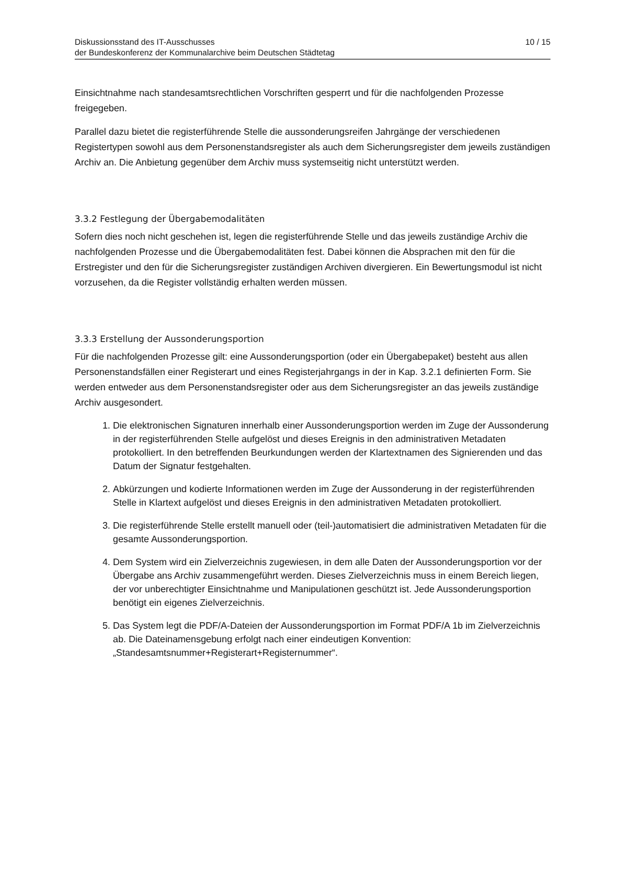Diskussionsstand des IT-Ausschusses
der Bundeskonferenz der Kommunalarchive beim Deutschen Städtetag
10 / 15
Einsichtnahme nach standesamtsrechtlichen Vorschriften gesperrt und für die nachfolgenden Prozesse freigegeben.
Parallel dazu bietet die registerführende Stelle die aussonderungsreifen Jahrgänge der verschiedenen Registertypen sowohl aus dem Personenstandsregister als auch dem Sicherungsregister dem jeweils zuständigen Archiv an. Die Anbietung gegenüber dem Archiv muss systemseitig nicht unterstützt werden.
3.3.2 Festlegung der Übergabemodalitäten
Sofern dies noch nicht geschehen ist, legen die registerführende Stelle und das jeweils zuständige Archiv die nachfolgenden Prozesse und die Übergabemodalitäten fest. Dabei können die Absprachen mit den für die Erstregister und den für die Sicherungsregister zuständigen Archiven divergieren. Ein Bewertungsmodul ist nicht vorzusehen, da die Register vollständig erhalten werden müssen.
3.3.3 Erstellung der Aussonderungsportion
Für die nachfolgenden Prozesse gilt: eine Aussonderungsportion (oder ein Übergabepaket) besteht aus allen Personenstandsfällen einer Registerart und eines Registerjahrgangs in der in Kap. 3.2.1 definierten Form. Sie werden entweder aus dem Personenstandsregister oder aus dem Sicherungsregister an das jeweils zuständige Archiv ausgesondert.
1. Die elektronischen Signaturen innerhalb einer Aussonderungsportion werden im Zuge der Aussonderung in der registerführenden Stelle aufgelöst und dieses Ereignis in den administrativen Metadaten protokolliert. In den betreffenden Beurkundungen werden der Klartextnamen des Signierenden und das Datum der Signatur festgehalten.
2. Abkürzungen und kodierte Informationen werden im Zuge der Aussonderung in der registerführenden Stelle in Klartext aufgelöst und dieses Ereignis in den administrativen Metadaten protokolliert.
3. Die registerführende Stelle erstellt manuell oder (teil-)automatisiert die administrativen Metadaten für die gesamte Aussonderungsportion.
4. Dem System wird ein Zielverzeichnis zugewiesen, in dem alle Daten der Aussonderungsportion vor der Übergabe ans Archiv zusammengeführt werden. Dieses Zielverzeichnis muss in einem Bereich liegen, der vor unberechtigter Einsichtnahme und Manipulationen geschützt ist. Jede Aussonderungsportion benötigt ein eigenes Zielverzeichnis.
5. Das System legt die PDF/A-Dateien der Aussonderungsportion im Format PDF/A 1b im Zielverzeichnis ab. Die Dateinamensgebung erfolgt nach einer eindeutigen Konvention: „Standesamtsnummer+Registerart+Registernummer“.